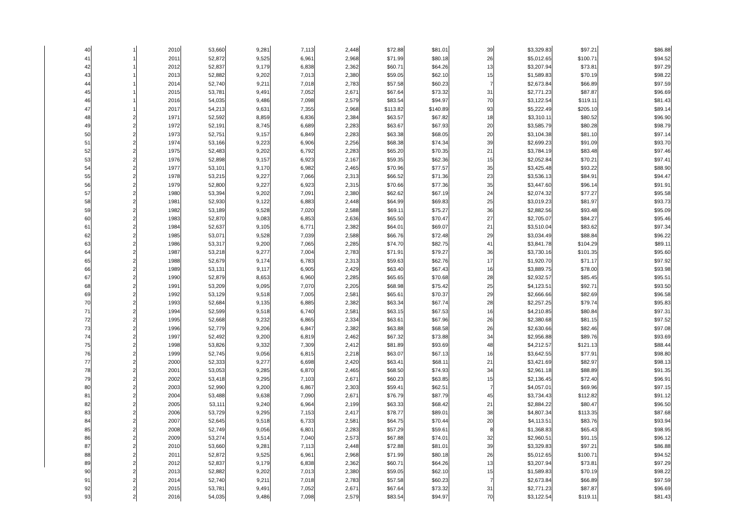| 40 | 1 | 2010 | 53,660 | 9,281 | 7,113 | 2,448 | $72.88 | $81.01 | 39 | $3,329.83 | $97.21 | $86.88 |
| 41 | 1 | 2011 | 52,872 | 9,525 | 6,961 | 2,968 | $71.99 | $80.18 | 26 | $5,012.65 | $100.71 | $94.52 |
| 42 | 1 | 2012 | 52,837 | 9,179 | 6,838 | 2,362 | $60.71 | $64.26 | 13 | $3,207.94 | $73.81 | $97.29 |
| 43 | 1 | 2013 | 52,882 | 9,202 | 7,013 | 2,380 | $59.05 | $62.10 | 15 | $1,589.83 | $70.19 | $98.22 |
| 44 | 1 | 2014 | 52,740 | 9,211 | 7,018 | 2,783 | $57.58 | $60.23 | 7 | $2,673.84 | $66.89 | $97.59 |
| 45 | 1 | 2015 | 53,781 | 9,491 | 7,052 | 2,671 | $67.64 | $73.32 | 31 | $2,771.23 | $87.87 | $96.69 |
| 46 | 1 | 2016 | 54,035 | 9,486 | 7,098 | 2,579 | $83.54 | $94.97 | 70 | $3,122.54 | $119.11 | $81.43 |
| 47 | 1 | 2017 | 54,213 | 9,631 | 7,355 | 2,968 | $113.82 | $140.89 | 93 | $5,222.49 | $205.10 | $89.14 |
| 48 | 2 | 1971 | 52,592 | 8,859 | 6,836 | 2,384 | $63.57 | $67.82 | 18 | $3,310.11 | $80.52 | $96.90 |
| 49 | 2 | 1972 | 52,191 | 8,745 | 6,689 | 2,283 | $63.67 | $67.93 | 20 | $3,585.79 | $80.28 | $98.79 |
| 50 | 2 | 1973 | 52,751 | 9,157 | 6,849 | 2,283 | $63.38 | $68.05 | 20 | $3,104.38 | $81.10 | $97.14 |
| 51 | 2 | 1974 | 53,166 | 9,223 | 6,906 | 2,256 | $68.38 | $74.34 | 39 | $2,699.23 | $91.09 | $93.70 |
| 52 | 2 | 1975 | 52,483 | 9,202 | 6,792 | 2,283 | $65.20 | $70.35 | 21 | $3,784.19 | $83.48 | $97.46 |
| 53 | 2 | 1976 | 52,898 | 9,157 | 6,923 | 2,167 | $59.35 | $62.36 | 15 | $2,052.84 | $70.21 | $97.41 |
| 54 | 2 | 1977 | 53,101 | 9,170 | 6,982 | 2,465 | $70.96 | $77.57 | 35 | $3,425.48 | $93.22 | $88.90 |
| 55 | 2 | 1978 | 53,215 | 9,227 | 7,066 | 2,313 | $66.52 | $71.36 | 23 | $3,536.13 | $84.91 | $94.47 |
| 56 | 2 | 1979 | 52,800 | 9,227 | 6,923 | 2,315 | $70.66 | $77.36 | 35 | $3,447.60 | $96.14 | $91.91 |
| 57 | 2 | 1980 | 53,394 | 9,202 | 7,091 | 2,380 | $62.62 | $67.19 | 24 | $2,074.32 | $77.27 | $95.58 |
| 58 | 2 | 1981 | 52,930 | 9,122 | 6,883 | 2,448 | $64.99 | $69.83 | 25 | $3,019.23 | $81.97 | $93.73 |
| 59 | 2 | 1982 | 53,189 | 9,528 | 7,020 | 2,588 | $69.11 | $75.27 | 36 | $2,882.56 | $93.48 | $95.09 |
| 60 | 2 | 1983 | 52,870 | 9,083 | 6,853 | 2,636 | $65.50 | $70.47 | 27 | $2,705.07 | $84.27 | $95.46 |
| 61 | 2 | 1984 | 52,637 | 9,105 | 6,771 | 2,382 | $64.01 | $69.07 | 21 | $3,510.04 | $83.62 | $97.34 |
| 62 | 2 | 1985 | 53,071 | 9,528 | 7,039 | 2,588 | $66.76 | $72.48 | 29 | $3,034.49 | $88.84 | $96.22 |
| 63 | 2 | 1986 | 53,317 | 9,200 | 7,065 | 2,285 | $74.70 | $82.75 | 41 | $3,841.78 | $104.29 | $89.11 |
| 64 | 2 | 1987 | 53,218 | 9,277 | 7,004 | 2,783 | $71.91 | $79.27 | 36 | $3,730.16 | $101.35 | $95.60 |
| 65 | 2 | 1988 | 52,679 | 9,174 | 6,783 | 2,313 | $59.63 | $62.76 | 17 | $1,920.70 | $71.17 | $97.92 |
| 66 | 2 | 1989 | 53,131 | 9,117 | 6,905 | 2,429 | $63.40 | $67.43 | 16 | $3,889.75 | $78.00 | $93.98 |
| 67 | 2 | 1990 | 52,879 | 8,653 | 6,960 | 2,285 | $65.65 | $70.68 | 28 | $2,932.57 | $85.45 | $95.51 |
| 68 | 2 | 1991 | 53,209 | 9,095 | 7,070 | 2,205 | $68.98 | $75.42 | 25 | $4,123.51 | $92.71 | $93.50 |
| 69 | 2 | 1992 | 53,129 | 9,518 | 7,005 | 2,581 | $65.61 | $70.37 | 29 | $2,666.66 | $82.69 | $96.58 |
| 70 | 2 | 1993 | 52,684 | 9,135 | 6,885 | 2,382 | $63.34 | $67.74 | 28 | $2,257.25 | $79.74 | $95.83 |
| 71 | 2 | 1994 | 52,599 | 9,518 | 6,740 | 2,581 | $63.15 | $67.53 | 16 | $4,210.85 | $80.84 | $97.31 |
| 72 | 2 | 1995 | 52,668 | 9,232 | 6,865 | 2,334 | $63.61 | $67.96 | 26 | $2,380.68 | $81.15 | $97.52 |
| 73 | 2 | 1996 | 52,779 | 9,206 | 6,847 | 2,382 | $63.88 | $68.58 | 26 | $2,630.66 | $82.46 | $97.08 |
| 74 | 2 | 1997 | 52,492 | 9,200 | 6,819 | 2,462 | $67.32 | $73.88 | 34 | $2,956.88 | $89.76 | $93.69 |
| 75 | 2 | 1998 | 53,826 | 9,332 | 7,309 | 2,412 | $81.89 | $93.69 | 48 | $4,212.57 | $121.13 | $88.44 |
| 76 | 2 | 1999 | 52,745 | 9,056 | 6,815 | 2,218 | $63.07 | $67.13 | 16 | $3,642.55 | $77.91 | $98.80 |
| 77 | 2 | 2000 | 52,333 | 9,277 | 6,698 | 2,420 | $63.41 | $68.11 | 21 | $3,421.69 | $82.97 | $98.13 |
| 78 | 2 | 2001 | 53,053 | 9,285 | 6,870 | 2,465 | $68.50 | $74.93 | 34 | $2,961.18 | $88.89 | $91.35 |
| 79 | 2 | 2002 | 53,418 | 9,295 | 7,103 | 2,671 | $60.23 | $63.85 | 15 | $2,136.45 | $72.40 | $96.91 |
| 80 | 2 | 2003 | 52,990 | 9,200 | 6,867 | 2,303 | $59.41 | $62.51 | 7 | $4,057.01 | $69.96 | $97.15 |
| 81 | 2 | 2004 | 53,488 | 9,638 | 7,090 | 2,671 | $76.79 | $87.79 | 45 | $3,734.43 | $112.82 | $91.12 |
| 82 | 2 | 2005 | 53,111 | 9,240 | 6,964 | 2,199 | $63.33 | $68.42 | 21 | $2,884.22 | $80.47 | $96.50 |
| 83 | 2 | 2006 | 53,729 | 9,295 | 7,153 | 2,417 | $78.77 | $89.01 | 38 | $4,807.34 | $113.35 | $87.68 |
| 84 | 2 | 2007 | 52,645 | 9,518 | 6,733 | 2,581 | $64.75 | $70.44 | 20 | $4,113.51 | $83.76 | $93.94 |
| 85 | 2 | 2008 | 52,749 | 9,056 | 6,801 | 2,283 | $57.29 | $59.61 | 8 | $1,368.83 | $65.43 | $98.95 |
| 86 | 2 | 2009 | 53,274 | 9,514 | 7,040 | 2,573 | $67.88 | $74.01 | 32 | $2,960.51 | $91.15 | $96.12 |
| 87 | 2 | 2010 | 53,660 | 9,281 | 7,113 | 2,448 | $72.88 | $81.01 | 39 | $3,329.83 | $97.21 | $86.88 |
| 88 | 2 | 2011 | 52,872 | 9,525 | 6,961 | 2,968 | $71.99 | $80.18 | 26 | $5,012.65 | $100.71 | $94.52 |
| 89 | 2 | 2012 | 52,837 | 9,179 | 6,838 | 2,362 | $60.71 | $64.26 | 13 | $3,207.94 | $73.81 | $97.29 |
| 90 | 2 | 2013 | 52,882 | 9,202 | 7,013 | 2,380 | $59.05 | $62.10 | 15 | $1,589.83 | $70.19 | $98.22 |
| 91 | 2 | 2014 | 52,740 | 9,211 | 7,018 | 2,783 | $57.58 | $60.23 | 7 | $2,673.84 | $66.89 | $97.59 |
| 92 | 2 | 2015 | 53,781 | 9,491 | 7,052 | 2,671 | $67.64 | $73.32 | 31 | $2,771.23 | $87.87 | $96.69 |
| 93 | 2 | 2016 | 54,035 | 9,486 | 7,098 | 2,579 | $83.54 | $94.97 | 70 | $3,122.54 | $119.11 | $81.43 |